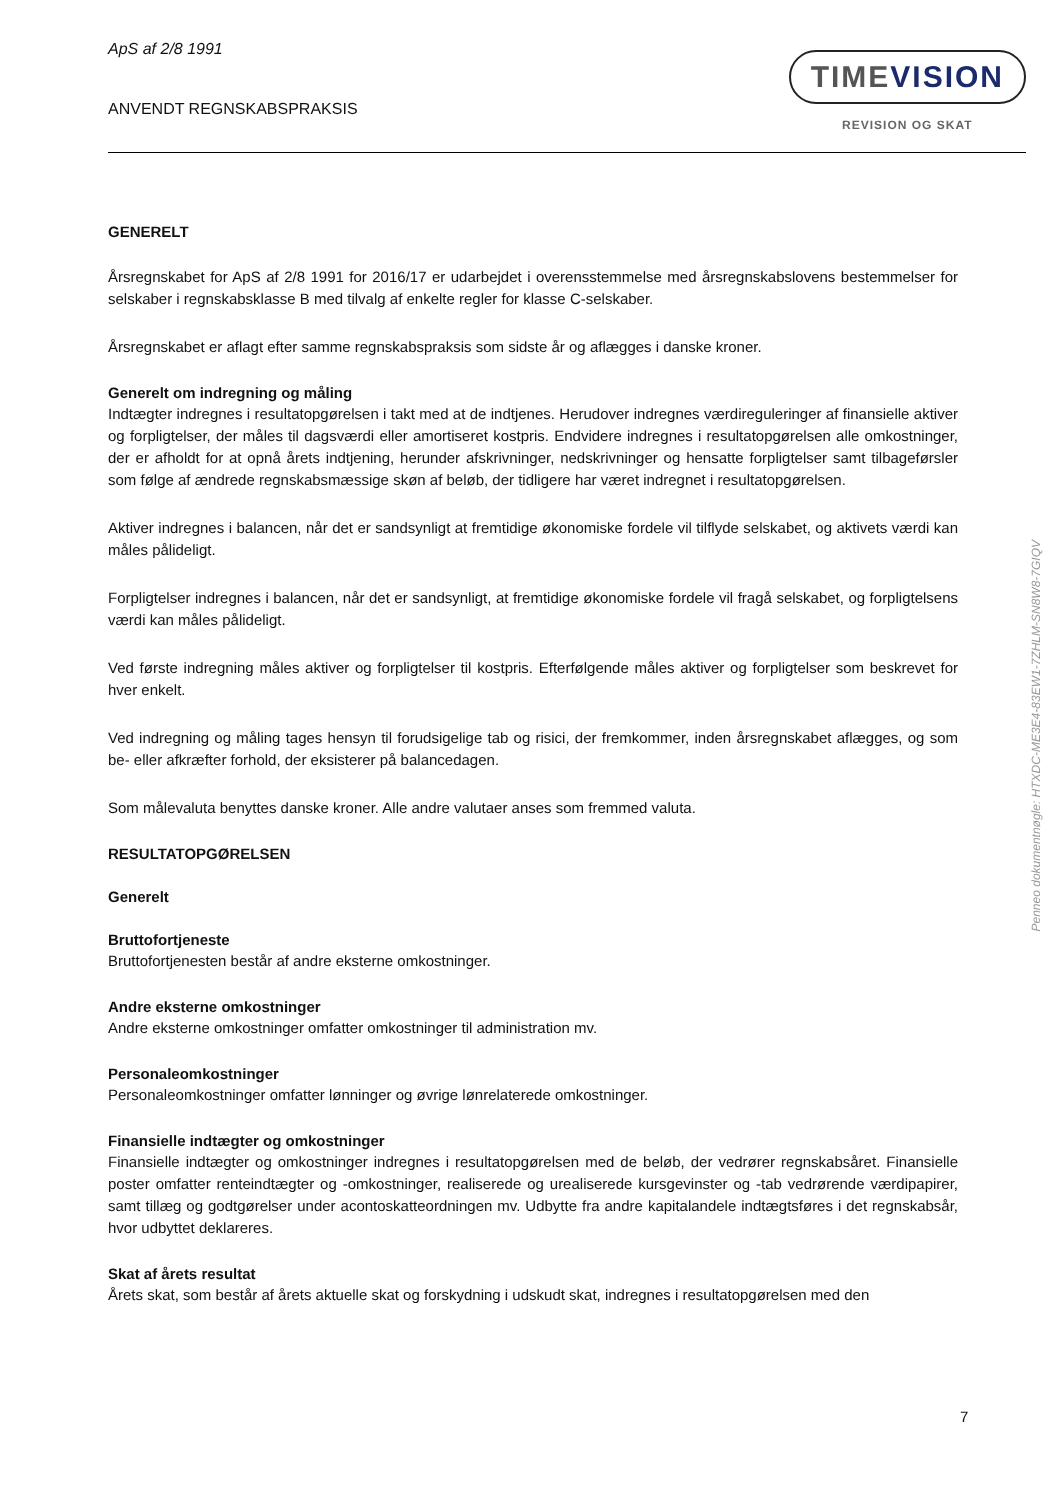ApS af 2/8 1991
ANVENDT REGNSKABSPRAKSIS
TIMEVISION
REVISION OG SKAT
GENERELT
Årsregnskabet for ApS af 2/8 1991 for 2016/17 er udarbejdet i overensstemmelse med årsregnskabslovens bestemmelser for selskaber i regnskabsklasse B med tilvalg af enkelte regler for klasse C-selskaber.
Årsregnskabet er aflagt efter samme regnskabspraksis som sidste år og aflægges i danske kroner.
Generelt om indregning og måling
Indtægter indregnes i resultatopgørelsen i takt med at de indtjenes. Herudover indregnes værdireguleringer af finansielle aktiver og forpligtelser, der måles til dagsværdi eller amortiseret kostpris. Endvidere indregnes i resultatopgørelsen alle omkostninger, der er afholdt for at opnå årets indtjening, herunder afskrivninger, nedskrivninger og hensatte forpligtelser samt tilbageførsler som følge af ændrede regnskabsmæssige skøn af beløb, der tidligere har været indregnet i resultatopgørelsen.
Aktiver indregnes i balancen, når det er sandsynligt at fremtidige økonomiske fordele vil tilflyde selskabet, og aktivets værdi kan måles pålideligt.
Forpligtelser indregnes i balancen, når det er sandsynligt, at fremtidige økonomiske fordele vil fragå selskabet, og forpligtelsens værdi kan måles pålideligt.
Ved første indregning måles aktiver og forpligtelser til kostpris. Efterfølgende måles aktiver og forpligtelser som beskrevet for hver enkelt.
Ved indregning og måling tages hensyn til forudsigelige tab og risici, der fremkommer, inden årsregnskabet aflægges, og som be- eller afkræfter forhold, der eksisterer på balancedagen.
Som målevaluta benyttes danske kroner. Alle andre valutaer anses som fremmed valuta.
RESULTATOPGØRELSEN
Generelt
Bruttofortjeneste
Bruttofortjenesten består af andre eksterne omkostninger.
Andre eksterne omkostninger
Andre eksterne omkostninger omfatter omkostninger til administration mv.
Personaleomkostninger
Personaleomkostninger omfatter lønninger og øvrige lønrelaterede omkostninger.
Finansielle indtægter og omkostninger
Finansielle indtægter og omkostninger indregnes i resultatopgørelsen med de beløb, der vedrører regnskabsåret. Finansielle poster omfatter renteindtægter og -omkostninger, realiserede og urealiserede kursgevinster og -tab vedrørende værdipapirer, samt tillæg og godtgørelser under acontoskatteordningen mv. Udbytte fra andre kapitalandele indtægtsføres i det regnskabsår, hvor udbyttet deklareres.
Skat af årets resultat
Årets skat, som består af årets aktuelle skat og forskydning i udskudt skat, indregnes i resultatopgørelsen med den
Penneo dokumentnøgle: HTXDC-ME3E4-83EW1-7ZHLM-SN8W8-7GIQV
7